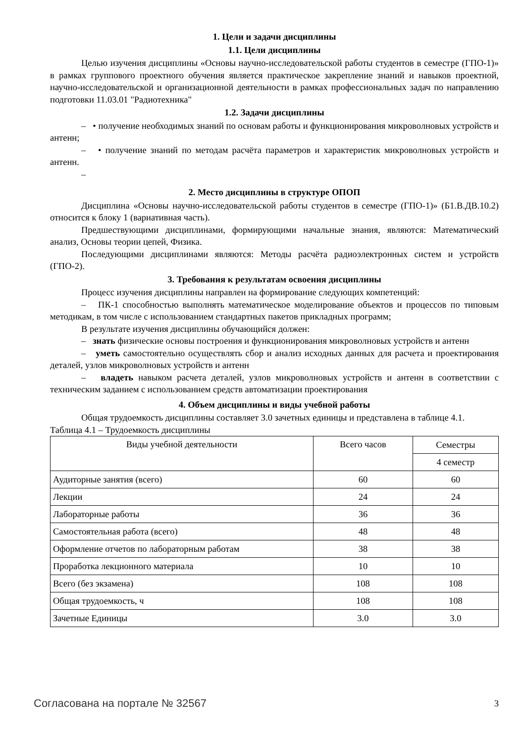1. Цели и задачи дисциплины
1.1. Цели дисциплины
Целью изучения дисциплины «Основы научно-исследовательской работы студентов в семестре (ГПО-1)» в рамках группового проектного обучения является практическое закрепление знаний и навыков проектной, научно-исследовательской и организационной деятельности в рамках профессиональных задач по направлению подготовки 11.03.01 "Радиотехника"
1.2. Задачи дисциплины
– • получение необходимых знаний по основам работы и функционирования микроволновых устройств и антенн;
– • получение знаний по методам расчёта параметров и характеристик микроволновых устройств и антенн.
–
2. Место дисциплины в структуре ОПОП
Дисциплина «Основы научно-исследовательской работы студентов в семестре (ГПО-1)» (Б1.В.ДВ.10.2) относится к блоку 1 (вариативная часть).
Предшествующими дисциплинами, формирующими начальные знания, являются: Математический анализ, Основы теории цепей, Физика.
Последующими дисциплинами являются: Методы расчёта радиоэлектронных систем и устройств (ГПО-2).
3. Требования к результатам освоения дисциплины
Процесс изучения дисциплины направлен на формирование следующих компетенций:
– ПК-1 способностью выполнять математическое моделирование объектов и процессов по типовым методикам, в том числе с использованием стандартных пакетов прикладных программ;
В результате изучения дисциплины обучающийся должен:
– знать физические основы построения и функционирования микроволновых устройств и антенн
– уметь самостоятельно осуществлять сбор и анализ исходных данных для расчета и проектирования деталей, узлов микроволновых устройств и антенн
– владеть навыком расчета деталей, узлов микроволновых устройств и антенн в соответствии с техническим заданием с использованием средств автоматизации проектирования
4. Объем дисциплины и виды учебной работы
Общая трудоемкость дисциплины составляет 3.0 зачетных единицы и представлена в таблице 4.1.
Таблица 4.1 – Трудоемкость дисциплины
| Виды учебной деятельности | Всего часов | Семестры |
| | | 4 семестр |
| Аудиторные занятия (всего) | 60 | 60 |
| Лекции | 24 | 24 |
| Лабораторные работы | 36 | 36 |
| Самостоятельная работа (всего) | 48 | 48 |
| Оформление отчетов по лабораторным работам | 38 | 38 |
| Проработка лекционного материала | 10 | 10 |
| Всего (без экзамена) | 108 | 108 |
| Общая трудоемкость, ч | 108 | 108 |
| Зачетные Единицы | 3.0 | 3.0 |
Согласована на портале № 32567 3